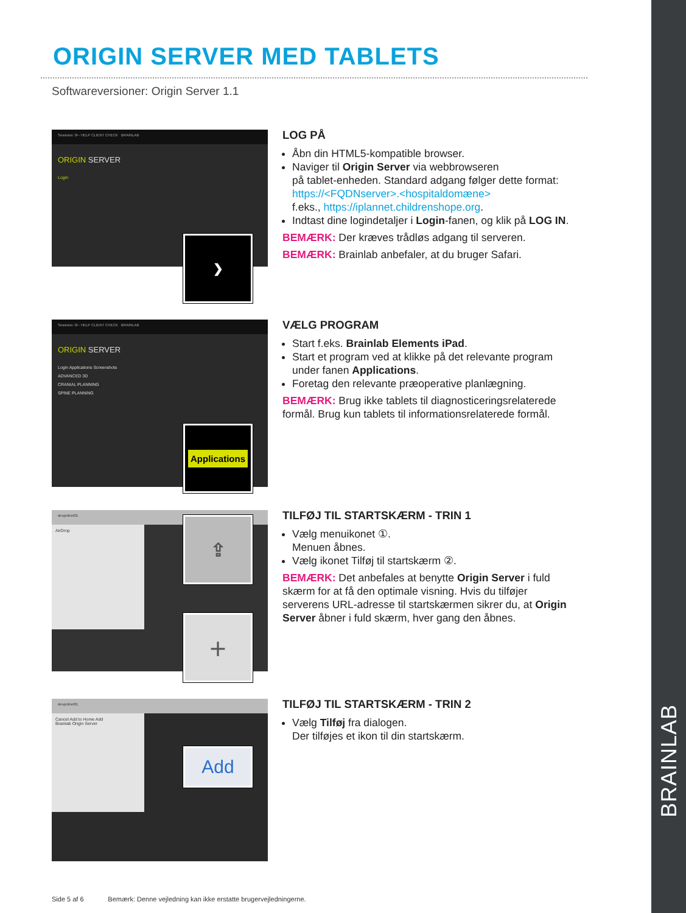BRAINLAB
ORIGIN SERVER MED TABLETS
Softwareversioner: Origin Server 1.1
Sessions: 0/– HELP CLIENT CHECK BRAINLAB
ORIGIN SERVER
Login
❯
LOG PÅ
Åbn din HTML5-kompatible browser.
Naviger til Origin Server via webbrowseren
på tablet-enheden. Standard adgang følger dette format:
https://<FQDNserver>.<hospitaldomæne>
f.eks., https://iplannet.childrenshope.org.
Indtast dine logindetaljer i Login-fanen, og klik på LOG IN.
BEMÆRK: Der kræves trådløs adgang til serveren.
BEMÆRK: Brainlab anbefaler, at du bruger Safari.
Sessions: 0/– HELP CLIENT CHECK BRAINLAB
ORIGIN SERVER
Login Applications Screenshots
ADVANCED 3D
CRANIAL PLANNING
SPINE PLANNING
Applications
VÆLG PROGRAM
Start f.eks. Brainlab Elements iPad.
Start et program ved at klikke på det relevante program under fanen Applications.
Foretag den relevante præoperative planlægning.
BEMÆRK: Brug ikke tablets til diagnosticeringsrelaterede formål. Brug kun tablets til informationsrelaterede formål.
desprdnet01
AirDrop
⇪
＋
TILFØJ TIL STARTSKÆRM - TRIN 1
Vælg menuikonet ①.
Menuen åbnes.
Vælg ikonet Tilføj til startskærm ②.
BEMÆRK: Det anbefales at benytte Origin Server i fuld skærm for at få den optimale visning. Hvis du tilføjer serverens URL-adresse til startskærmen sikrer du, at Origin Server åbner i fuld skærm, hver gang den åbnes.
desprdnet01
Cancel Add to Home Add
Brainlab Origin Server
Add
TILFØJ TIL STARTSKÆRM - TRIN 2
Vælg Tilføj fra dialogen.
Der tilføjes et ikon til din startskærm.
Side 5 af 6 Bemærk: Denne vejledning kan ikke erstatte brugervejledningerne.